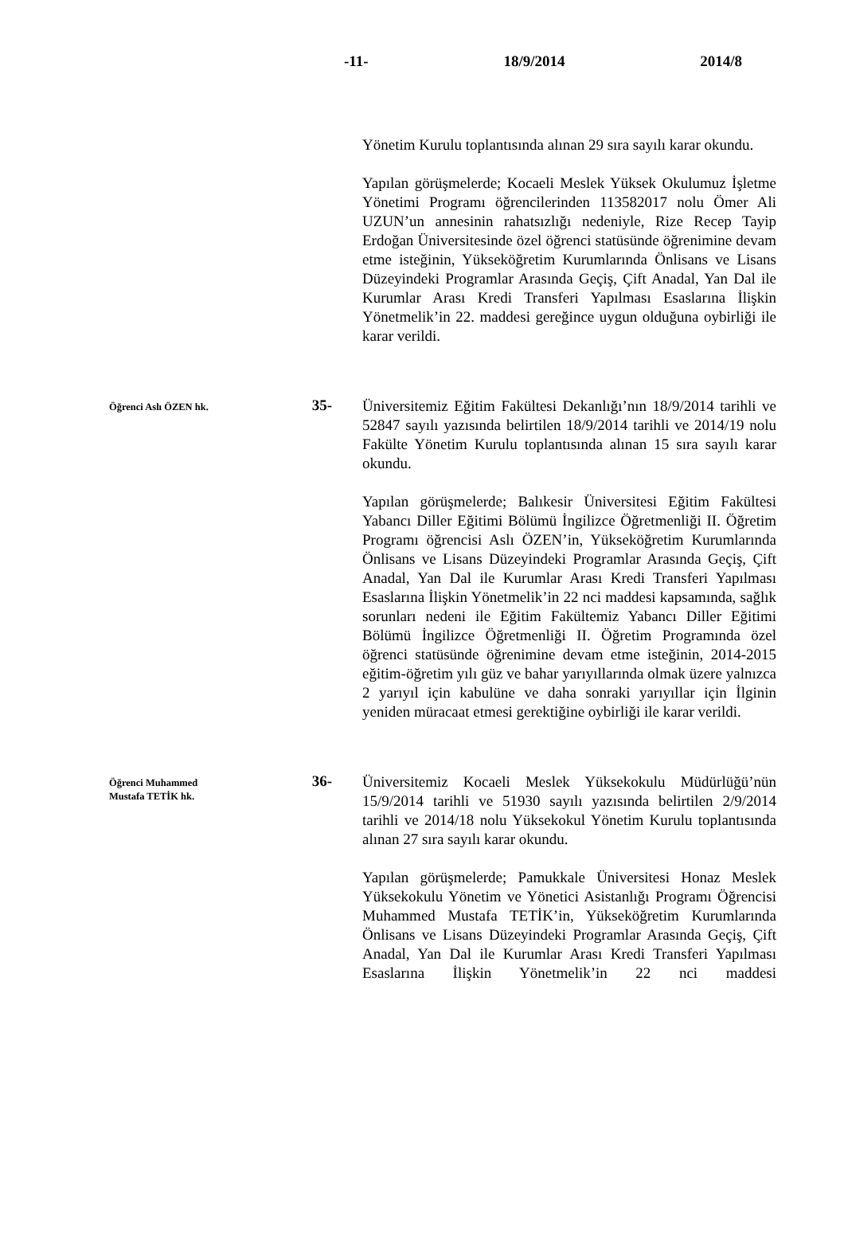-11- 18/9/2014 2014/8
Yönetim Kurulu toplantısında alınan 29 sıra sayılı karar okundu.
Yapılan görüşmelerde; Kocaeli Meslek Yüksek Okulumuz İşletme Yönetimi Programı öğrencilerinden 113582017 nolu Ömer Ali UZUN’un annesinin rahatsızlığı nedeniyle, Rize Recep Tayip Erdoğan Üniversitesinde özel öğrenci statüsünde öğrenimine devam etme isteğinin, Yükseköğretim Kurumlarında Önlisans ve Lisans Düzeyindeki Programlar Arasında Geçiş, Çift Anadal, Yan Dal ile Kurumlar Arası Kredi Transferi Yapılması Esaslarına İlişkin Yönetmelik’in 22. maddesi gereğince uygun olduğuna oybirliği ile karar verildi.
Öğrenci Aslı ÖZEN hk.
35-
Üniversitemiz Eğitim Fakültesi Dekanlığı’nın 18/9/2014 tarihli ve 52847 sayılı yazısında belirtilen 18/9/2014 tarihli ve 2014/19 nolu Fakülte Yönetim Kurulu toplantısında alınan 15 sıra sayılı karar okundu.
Yapılan görüşmelerde; Balıkesir Üniversitesi Eğitim Fakültesi Yabancı Diller Eğitimi Bölümü İngilizce Öğretmenliği II. Öğretim Programı öğrencisi Aslı ÖZEN’in, Yükseköğretim Kurumlarında Önlisans ve Lisans Düzeyindeki Programlar Arasında Geçiş, Çift Anadal, Yan Dal ile Kurumlar Arası Kredi Transferi Yapılması Esaslarına İlişkin Yönetmelik’in 22 nci maddesi kapsamında, sağlık sorunları nedeni ile Eğitim Fakültemiz Yabancı Diller Eğitimi Bölümü İngilizce Öğretmenliği II. Öğretim Programında özel öğrenci statüsünde öğrenimine devam etme isteğinin, 2014-2015 eğitim-öğretim yılı güz ve bahar yarıyıllarında olmak üzere yalnızca 2 yarıyıl için kabulüne ve daha sonraki yarıyıllar için İlginin yeniden müracaat etmesi gerektiğine oybirliği ile karar verildi.
Öğrenci Muhammed
Mustafa TETİK hk.
36-
Üniversitemiz Kocaeli Meslek Yüksekokulu Müdürlüğü’nün 15/9/2014 tarihli ve 51930 sayılı yazısında belirtilen 2/9/2014 tarihli ve 2014/18 nolu Yüksekokul Yönetim Kurulu toplantısında alınan 27 sıra sayılı karar okundu.
Yapılan görüşmelerde; Pamukkale Üniversitesi Honaz Meslek Yüksekokulu Yönetim ve Yönetici Asistanlığı Programı Öğrencisi Muhammed Mustafa TETİK’in, Yükseköğretim Kurumlarında Önlisans ve Lisans Düzeyindeki Programlar Arasında Geçiş, Çift Anadal, Yan Dal ile Kurumlar Arası Kredi Transferi Yapılması Esaslarına İlişkin Yönetmelik’in 22 nci maddesi